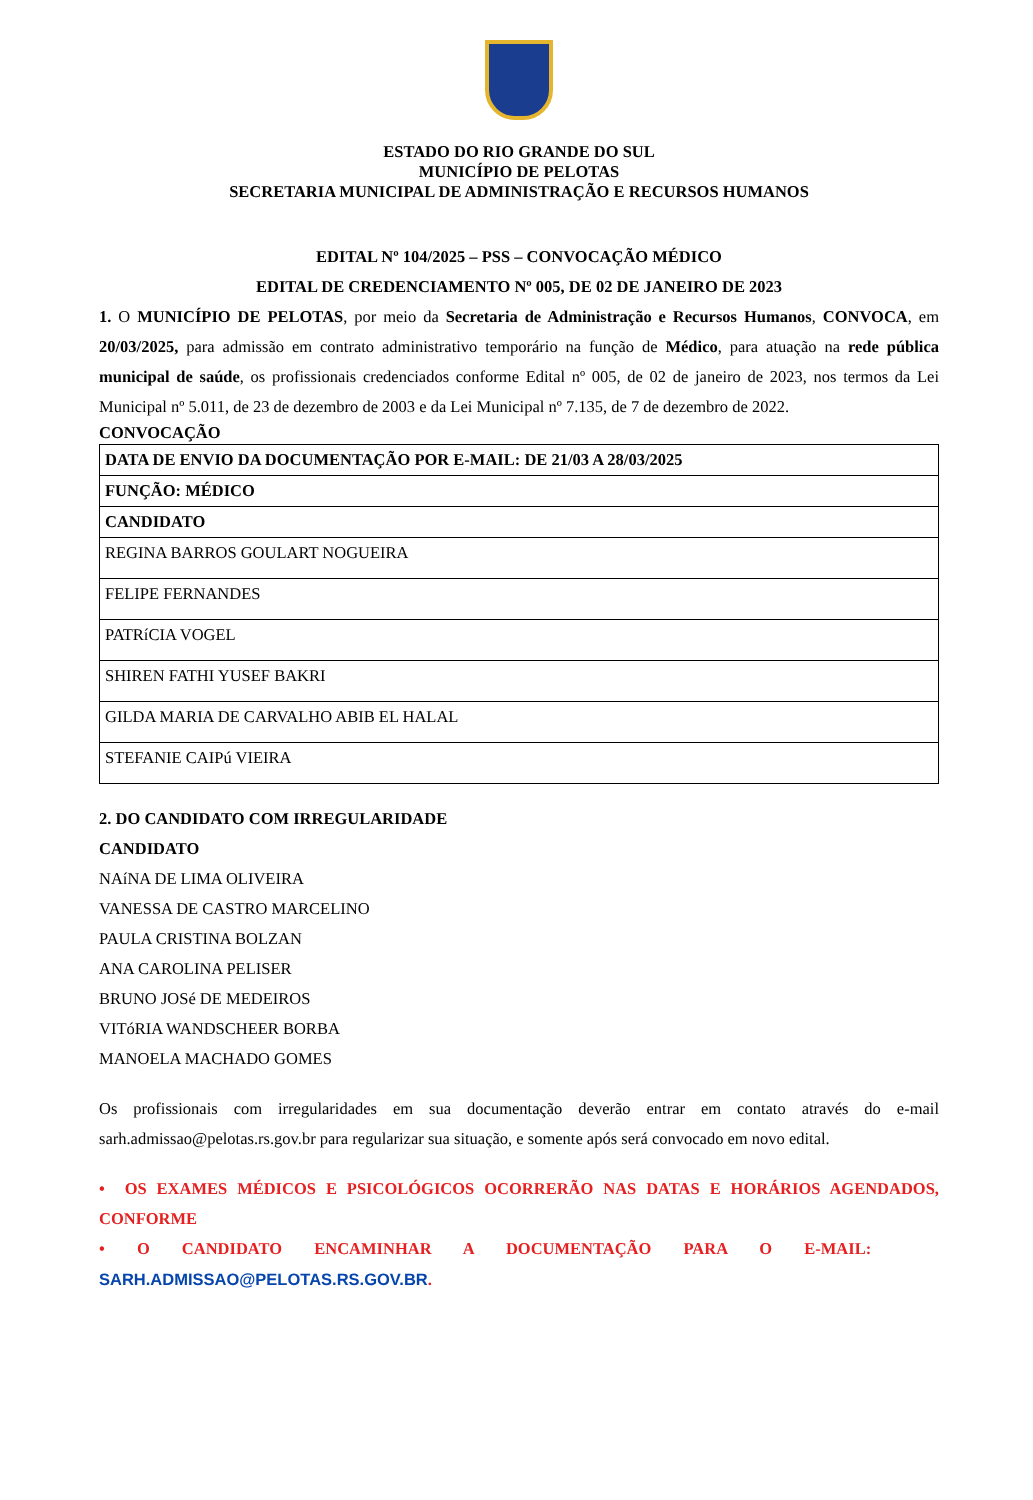ESTADO DO RIO GRANDE DO SUL
MUNICÍPIO DE PELOTAS
SECRETARIA MUNICIPAL DE ADMINISTRAÇÃO E RECURSOS HUMANOS
EDITAL Nº 104/2025 – PSS – CONVOCAÇÃO MÉDICO
EDITAL DE CREDENCIAMENTO Nº 005, DE 02 DE JANEIRO DE 2023
1. O MUNICÍPIO DE PELOTAS, por meio da Secretaria de Administração e Recursos Humanos, CONVOCA, em 20/03/2025, para admissão em contrato administrativo temporário na função de Médico, para atuação na rede pública municipal de saúde, os profissionais credenciados conforme Edital nº 005, de 02 de janeiro de 2023, nos termos da Lei Municipal nº 5.011, de 23 de dezembro de 2003 e da Lei Municipal nº 7.135, de 7 de dezembro de 2022.
CONVOCAÇÃO
| DATA DE ENVIO DA DOCUMENTAÇÃO POR E-MAIL: DE 21/03 A 28/03/2025 |
| FUNÇÃO: MÉDICO |
| CANDIDATO |
| REGINA BARROS GOULART NOGUEIRA |
| FELIPE FERNANDES |
| PATRíCIA VOGEL |
| SHIREN FATHI YUSEF BAKRI |
| GILDA MARIA DE CARVALHO ABIB EL HALAL |
| STEFANIE CAIPú VIEIRA |
2. DO CANDIDATO COM IRREGULARIDADE
CANDIDATO
NAíNA DE LIMA OLIVEIRA
VANESSA DE CASTRO MARCELINO
PAULA CRISTINA BOLZAN
ANA CAROLINA PELISER
BRUNO JOSé DE MEDEIROS
VITóRIA WANDSCHEER BORBA
MANOELA MACHADO GOMES
Os profissionais com irregularidades em sua documentação deverão entrar em contato através do e-mail sarh.admissao@pelotas.rs.gov.br para regularizar sua situação, e somente após será convocado em novo edital.
• OS EXAMES MÉDICOS E PSICOLÓGICOS OCORRERÃO NAS DATAS E HORÁRIOS AGENDADOS, CONFORME
• O CANDIDATO ENCAMINHAR A DOCUMENTAÇÃO PARA O E-MAIL:
SARH.ADMISSAO@PELOTAS.RS.GOV.BR.